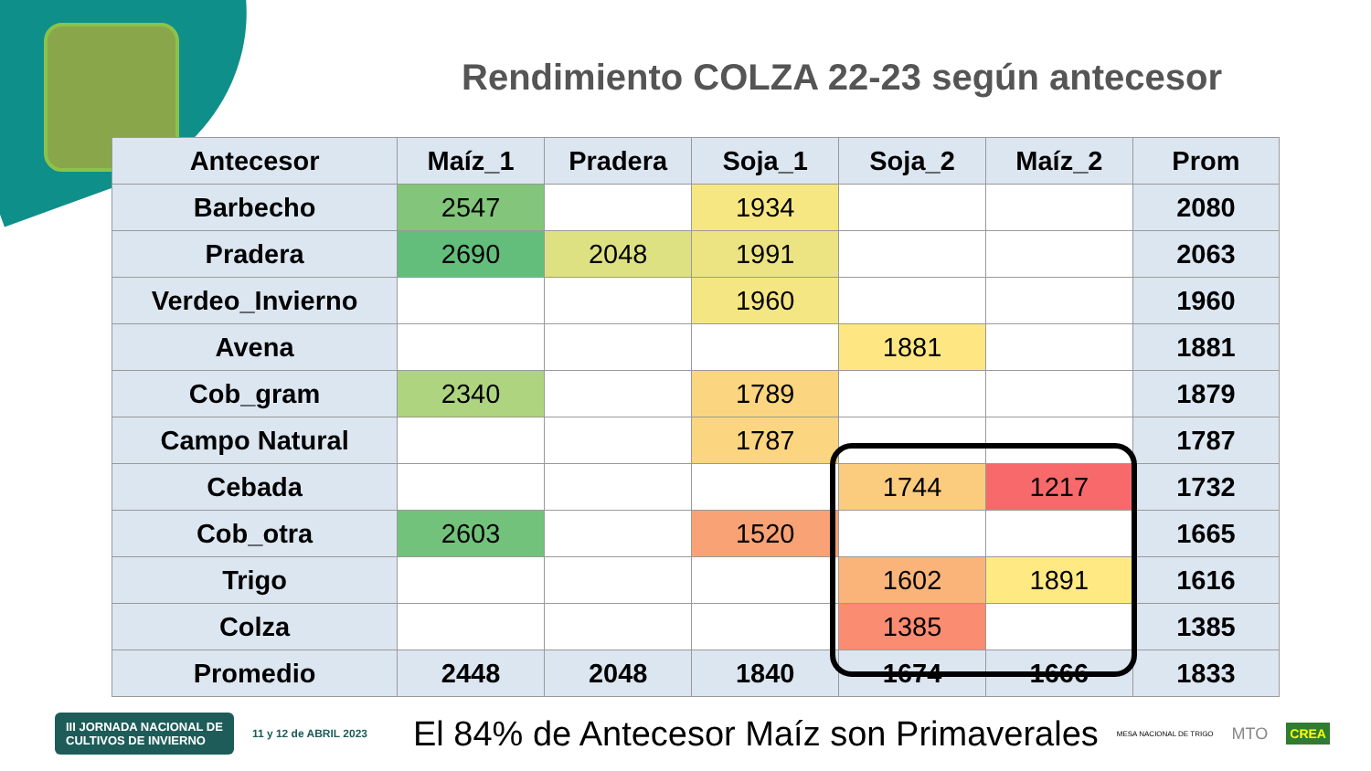Rendimiento COLZA 22-23 según antecesor
| Antecesor | Maíz_1 | Pradera | Soja_1 | Soja_2 | Maíz_2 | Prom |
| --- | --- | --- | --- | --- | --- | --- |
| Barbecho | 2547 | | 1934 | | | 2080 |
| Pradera | 2690 | 2048 | 1991 | | | 2063 |
| Verdeo_Invierno | | | 1960 | | | 1960 |
| Avena | | | | 1881 | | 1881 |
| Cob_gram | 2340 | | 1789 | | | 1879 |
| Campo Natural | | | 1787 | | | 1787 |
| Cebada | | | | 1744 | 1217 | 1732 |
| Cob_otra | 2603 | | 1520 | | | 1665 |
| Trigo | | | | 1602 | 1891 | 1616 |
| Colza | | | | 1385 | | 1385 |
| Promedio | 2448 | 2048 | 1840 | 1674 | 1666 | 1833 |
III JORNADA NACIONAL DE
CULTIVOS DE INVIERNO 11 y 12 de ABRIL 2023 El 84% de Antecesor Maíz son Primaverales MESA NACIONAL DE TRIGO MTO CREA